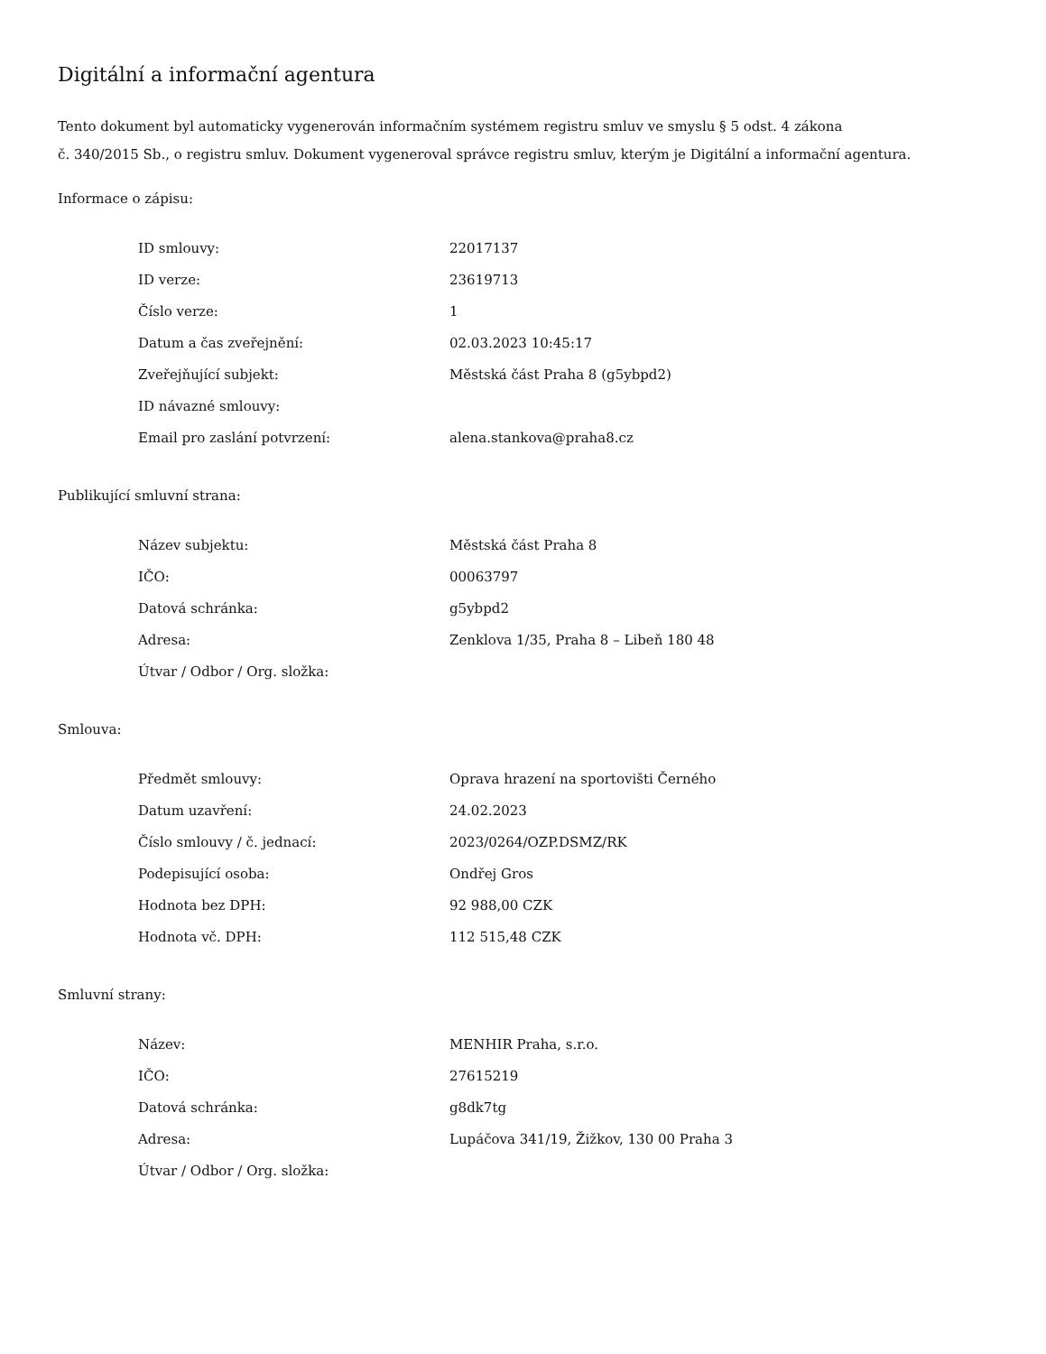Digitální a informační agentura
Tento dokument byl automaticky vygenerován informačním systémem registru smluv ve smyslu § 5 odst. 4 zákona
č. 340/2015 Sb., o registru smluv. Dokument vygeneroval správce registru smluv, kterým je Digitální a informační agentura.
Informace o zápisu:
| ID smlouvy: | 22017137 |
| ID verze: | 23619713 |
| Číslo verze: | 1 |
| Datum a čas zveřejnění: | 02.03.2023 10:45:17 |
| Zveřejňující subjekt: | Městská část Praha 8 (g5ybpd2) |
| ID návazné smlouvy: | |
| Email pro zaslání potvrzení: | alena.stankova@praha8.cz |
Publikující smluvní strana:
| Název subjektu: | Městská část Praha 8 |
| IČO: | 00063797 |
| Datová schránka: | g5ybpd2 |
| Adresa: | Zenklova 1/35, Praha 8 – Libeň 180 48 |
| Útvar / Odbor / Org. složka: | |
Smlouva:
| Předmět smlouvy: | Oprava hrazení na sportovišti Černého |
| Datum uzavření: | 24.02.2023 |
| Číslo smlouvy / č. jednací: | 2023/0264/OZP.DSMZ/RK |
| Podepisující osoba: | Ondřej Gros |
| Hodnota bez DPH: | 92 988,00 CZK |
| Hodnota vč. DPH: | 112 515,48 CZK |
Smluvní strany:
| Název: | MENHIR Praha, s.r.o. |
| IČO: | 27615219 |
| Datová schránka: | g8dk7tg |
| Adresa: | Lupáčova 341/19, Žižkov, 130 00 Praha 3 |
| Útvar / Odbor / Org. složka: | |